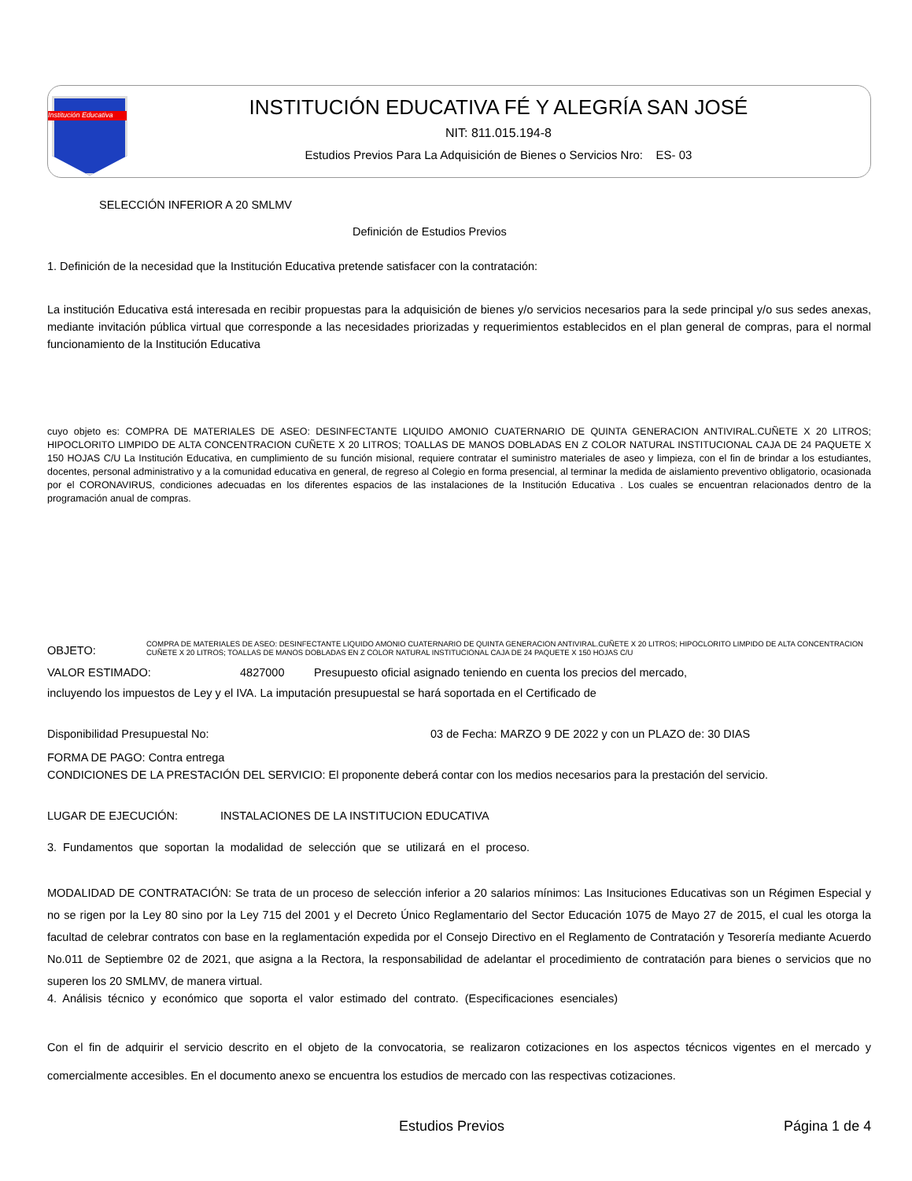Institución Educativa
INSTITUCIÓN EDUCATIVA FÉ Y ALEGRÍA SAN JOSÉ
NIT: 811.015.194-8
Estudios Previos Para La Adquisición de Bienes o Servicios Nro: ES- 03
SELECCIÓN INFERIOR A 20 SMLMV
Definición de Estudios Previos
1. Definición de la necesidad que la Institución Educativa pretende satisfacer con la contratación:
La institución Educativa está interesada en recibir propuestas para la adquisición de bienes y/o servicios necesarios para la sede principal y/o sus sedes anexas, mediante invitación pública virtual que corresponde a las necesidades priorizadas y requerimientos establecidos en el plan general de compras, para el normal funcionamiento de la Institución Educativa
cuyo objeto es: COMPRA DE MATERIALES DE ASEO: DESINFECTANTE LIQUIDO AMONIO CUATERNARIO DE QUINTA GENERACION ANTIVIRAL.CUÑETE X 20 LITROS; HIPOCLORITO LIMPIDO DE ALTA CONCENTRACION CUÑETE X 20 LITROS; TOALLAS DE MANOS DOBLADAS EN Z COLOR NATURAL INSTITUCIONAL CAJA DE 24 PAQUETE X 150 HOJAS C/U La Institución Educativa, en cumplimiento de su función misional, requiere contratar el suministro materiales de aseo y limpieza, con el fin de brindar a los estudiantes, docentes, personal administrativo y a la comunidad educativa en general, de regreso al Colegio en forma presencial, al terminar la medida de aislamiento preventivo obligatorio, ocasionada por el CORONAVIRUS, condiciones adecuadas en los diferentes espacios de las instalaciones de la Institución Educativa . Los cuales se encuentran relacionados dentro de la programación anual de compras.
OBJETO: COMPRA DE MATERIALES DE ASEO: DESINFECTANTE LIQUIDO AMONIO CUATERNARIO DE QUINTA GENERACION ANTIVIRAL.CUÑETE X 20 LITROS; HIPOCLORITO LIMPIDO DE ALTA CONCENTRACION CUÑETE X 20 LITROS; TOALLAS DE MANOS DOBLADAS EN Z COLOR NATURAL INSTITUCIONAL CAJA DE 24 PAQUETE X 150 HOJAS C/U
VALOR ESTIMADO: 4827000 Presupuesto oficial asignado teniendo en cuenta los precios del mercado,
incluyendo los impuestos de Ley y el IVA. La imputación presupuestal se hará soportada en el Certificado de
Disponibilidad Presupuestal No: 03 de Fecha: MARZO 9 DE 2022 y con un PLAZO de: 30 DIAS
FORMA DE PAGO: Contra entrega
CONDICIONES DE LA PRESTACIÓN DEL SERVICIO: El proponente deberá contar con los medios necesarios para la prestación del servicio.
LUGAR DE EJECUCIÓN: INSTALACIONES DE LA INSTITUCION EDUCATIVA
3. Fundamentos que soportan la modalidad de selección que se utilizará en el proceso.
MODALIDAD DE CONTRATACIÓN: Se trata de un proceso de selección inferior a 20 salarios mínimos: Las Insituciones Educativas son un Régimen Especial y no se rigen por la Ley 80 sino por la Ley 715 del 2001 y el Decreto Único Reglamentario del Sector Educación 1075 de Mayo 27 de 2015, el cual les otorga la facultad de celebrar contratos con base en la reglamentación expedida por el Consejo Directivo en el Reglamento de Contratación y Tesorería mediante Acuerdo No.011 de Septiembre 02 de 2021, que asigna a la Rectora, la responsabilidad de adelantar el procedimiento de contratación para bienes o servicios que no superen los 20 SMLMV, de manera virtual.
4. Análisis técnico y económico que soporta el valor estimado del contrato. (Especificaciones esenciales)
Con el fin de adquirir el servicio descrito en el objeto de la convocatoria, se realizaron cotizaciones en los aspectos técnicos vigentes en el mercado y comercialmente accesibles. En el documento anexo se encuentra los estudios de mercado con las respectivas cotizaciones.
Estudios Previos Página 1 de 4